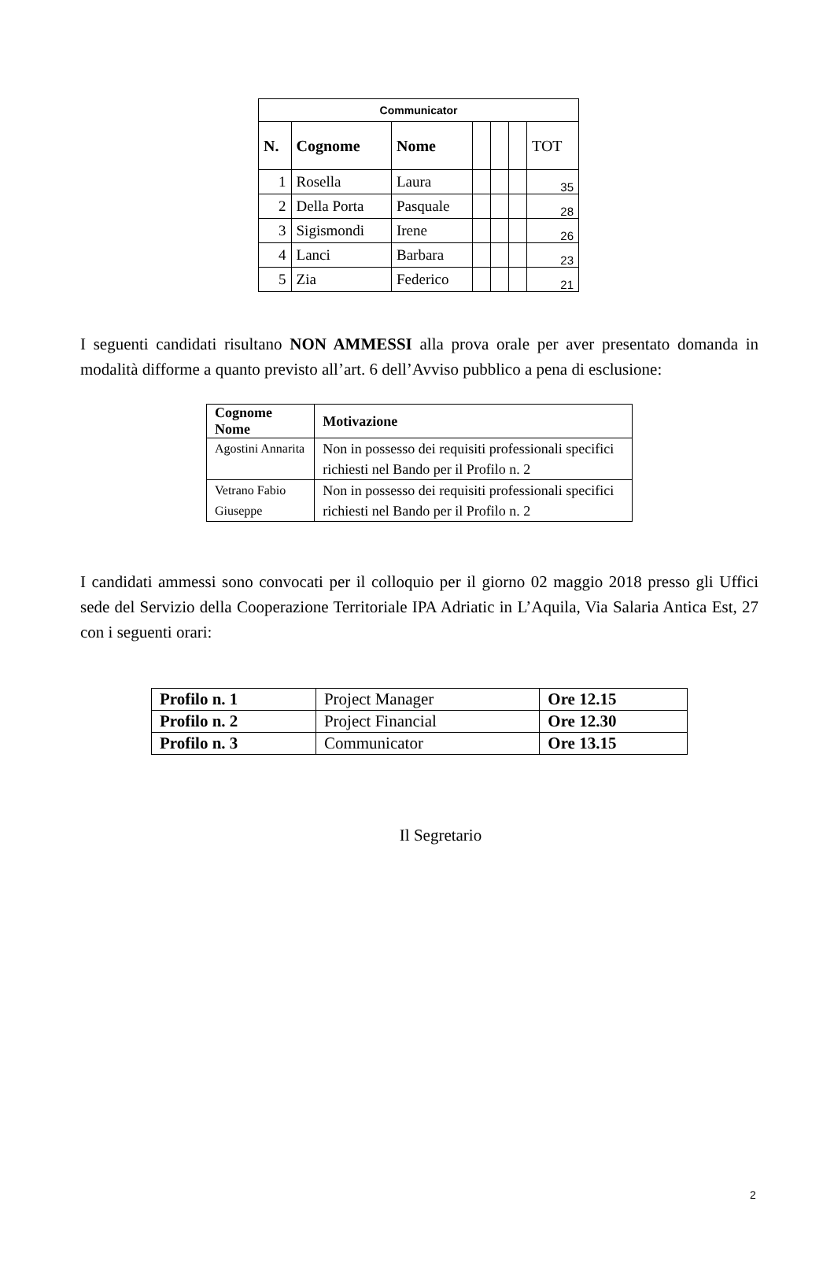| Communicator | | | | | | |
| --- | --- | --- | --- | --- | --- | --- |
| N. | Cognome | Nome | | | | TOT |
| 1 | Rosella | Laura | | | | 35 |
| 2 | Della Porta | Pasquale | | | | 28 |
| 3 | Sigismondi | Irene | | | | 26 |
| 4 | Lanci | Barbara | | | | 23 |
| 5 | Zia | Federico | | | | 21 |
I seguenti candidati risultano NON AMMESSI alla prova orale per aver presentato domanda in modalità difforme a quanto previsto all’art. 6 dell’Avviso pubblico a pena di esclusione:
| Cognome Nome | Motivazione |
| --- | --- |
| Agostini Annarita | Non in possesso dei requisiti professionali specifici richiesti nel Bando per il Profilo n. 2 |
| Vetrano Fabio Giuseppe | Non in possesso dei requisiti professionali specifici richiesti nel Bando per il Profilo n. 2 |
I candidati ammessi sono convocati per il colloquio per il giorno 02 maggio 2018 presso gli Uffici sede del Servizio della Cooperazione Territoriale IPA Adriatic in L’Aquila, Via Salaria Antica Est, 27 con i seguenti orari:
| Profilo n. 1 | Project Manager | Ore 12.15 |
| Profilo n. 2 | Project Financial | Ore 12.30 |
| Profilo n. 3 | Communicator | Ore 13.15 |
Il Segretario
2